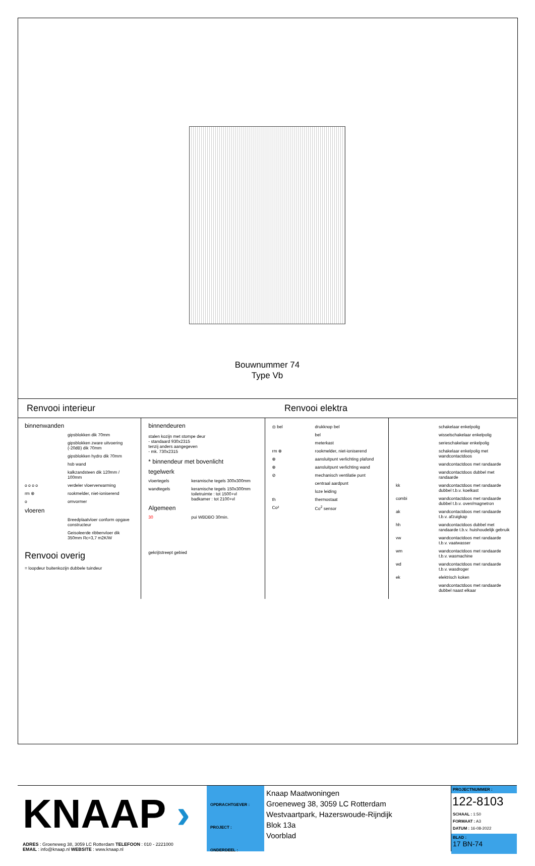Bouwnummer 74
Type Vb
Renvooi interieur Renvooi elektra
binnenwanden
gipsblokken dik 70mm
gipsblokken zware uitvoering (-20dB) dik 70mm
gipsblokken hydro dik 70mm
hsb wand
kalkzandsteen dik 120mm / 100mm
o o o o verdeler vloerverwarming
rm ⊗ rookmelder, niet-ioniserend
o omvormer
vloeren
Breedplaatvloer conform opgave constructeur
Geisoleerde ribbenvloer dik 350mm Rc=3,7 m2K/W
Renvooi overig
= loopdeur buitenkozijn dubbele tuindeur
binnendeuren
stalen kozijn met stompe deur
- standaard 930x2315
tenzij anders aangegeven
- mk. 730x2315
* binnendeur met bovenlicht
tegelwerk
vloertegels keramische tegels 300x300mm
wandtegels keramische tegels 150x300mm
toiletruimte : tot 1500+vl
badkamer : tot 2100+vl
Algemeen
30 pui WBDBO 30min.
gekrijtstreept gebied
◎ bel drukknop bel
bel
meterkast
rm ⊗ rookmelder, niet-ioniserend
⊗ aansluitpunt verlichting plafond
⊗ aansluitpunt verlichting wand
⊘ mechanisch ventilatie punt
centraal aardpunt
loze leiding
th thermostaat
Co² Co<sup>2</sup> sensor
schakelaar enkelpolig
wisselschakelaar enkelpolig
serieschakelaar enkelpolig
schakelaar enkelpolig met wandcontactdoos
wandcontactdoos met randaarde
wandcontactdoos dubbel met randaarde
kk wandcontactdoos met randaarde dubbel t.b.v. koelkast
combi wandcontactdoos met randaarde dubbel t.b.v. oven/magnetron
ak wandcontactdoos met randaarde t.b.v. afzuigkap
hh wandcontactdoos dubbel met randaarde t.b.v. huishoudelijk gebruik
vw wandcontactdoos met randaarde t.b.v. vaatwasser
wm wandcontactdoos met randaarde t.b.v. wasmachine
wd wandcontactdoos met randaarde t.b.v. wasdroger
ek elektrisch koken
wandcontactdoos met randaarde dubbel naast elkaar
KNAAP ›
ADRES : Groeneweg 38, 3059 LC Rotterdam TELEFOON : 010 - 2221000
EMAIL : info@knaap.nl WEBSITE : www.knaap.nl
OPDRACHTGEVER :
PROJECT :
ONDERDEEL :
Knaap Maatwoningen
Groeneweg 38, 3059 LC Rotterdam
Westvaartpark, Hazerswoude-Rijndijk
Blok 13a
Voorblad
PROJECTNUMMER :
122-8103
SCHAAL : 1:50
FORMAAT : A3
DATUM : 16-08-2022
BLAD :
17 BN-74